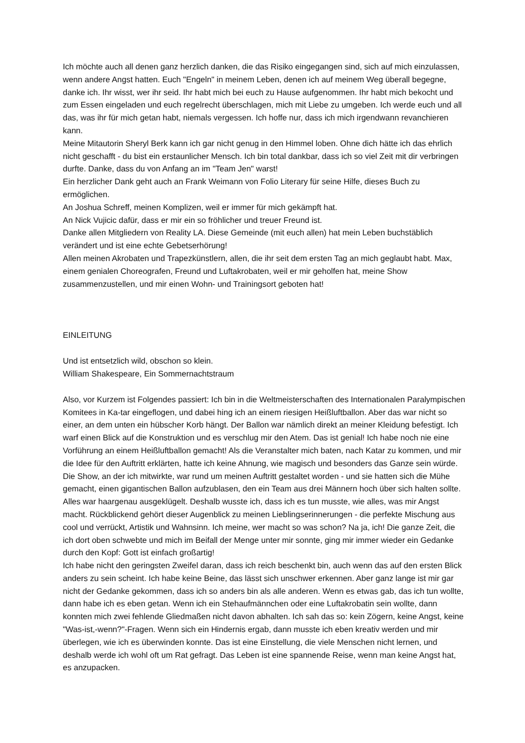Ich möchte auch all denen ganz herzlich danken, die das Risiko eingegangen sind, sich auf mich einzulassen, wenn andere Angst hatten. Euch "Engeln" in meinem Leben, denen ich auf meinem Weg überall begegne, danke ich. Ihr wisst, wer ihr seid. Ihr habt mich bei euch zu Hause aufgenommen. Ihr habt mich bekocht und zum Essen eingeladen und euch regelrecht überschlagen, mich mit Liebe zu umgeben. Ich werde euch und all das, was ihr für mich getan habt, niemals vergessen. Ich hoffe nur, dass ich mich irgendwann revanchieren kann.
Meine Mitautorin Sheryl Berk kann ich gar nicht genug in den Himmel loben. Ohne dich hätte ich das ehrlich nicht geschafft - du bist ein erstaunlicher Mensch. Ich bin total dankbar, dass ich so viel Zeit mit dir verbringen durfte. Danke, dass du von Anfang an im "Team Jen" warst!
Ein herzlicher Dank geht auch an Frank Weimann von Folio Literary für seine Hilfe, dieses Buch zu ermöglichen.
An Joshua Schreff, meinen Komplizen, weil er immer für mich gekämpft hat.
An Nick Vujicic dafür, dass er mir ein so fröhlicher und treuer Freund ist.
Danke allen Mitgliedern von Reality LA. Diese Gemeinde (mit euch allen) hat mein Leben buchstäblich verändert und ist eine echte Gebetserhörung!
Allen meinen Akrobaten und Trapezkünstlern, allen, die ihr seit dem ersten Tag an mich geglaubt habt. Max, einem genialen Choreografen, Freund und Luftakrobaten, weil er mir geholfen hat, meine Show zusammenzustellen, und mir einen Wohn- und Trainingsort geboten hat!
EINLEITUNG
Und ist entsetzlich wild, obschon so klein.
William Shakespeare, Ein Sommernachtstraum
Also, vor Kurzem ist Folgendes passiert: Ich bin in die Weltmeisterschaften des Internationalen Paralympischen Komitees in Ka-tar eingeflogen, und dabei hing ich an einem riesigen Heißluftballon. Aber das war nicht so einer, an dem unten ein hübscher Korb hängt. Der Ballon war nämlich direkt an meiner Kleidung befestigt. Ich warf einen Blick auf die Konstruktion und es verschlug mir den Atem. Das ist genial! Ich habe noch nie eine Vorführung an einem Heißluftballon gemacht! Als die Veranstalter mich baten, nach Katar zu kommen, und mir die Idee für den Auftritt erklärten, hatte ich keine Ahnung, wie magisch und besonders das Ganze sein würde. Die Show, an der ich mitwirkte, war rund um meinen Auftritt gestaltet worden - und sie hatten sich die Mühe gemacht, einen gigantischen Ballon aufzublasen, den ein Team aus drei Männern hoch über sich halten sollte. Alles war haargenau ausgeklügelt. Deshalb wusste ich, dass ich es tun musste, wie alles, was mir Angst macht. Rückblickend gehört dieser Augenblick zu meinen Lieblingserinnerungen - die perfekte Mischung aus cool und verrückt, Artistik und Wahnsinn. Ich meine, wer macht so was schon? Na ja, ich! Die ganze Zeit, die ich dort oben schwebte und mich im Beifall der Menge unter mir sonnte, ging mir immer wieder ein Gedanke durch den Kopf: Gott ist einfach großartig!
Ich habe nicht den geringsten Zweifel daran, dass ich reich beschenkt bin, auch wenn das auf den ersten Blick anders zu sein scheint. Ich habe keine Beine, das lässt sich unschwer erkennen. Aber ganz lange ist mir gar nicht der Gedanke gekommen, dass ich so anders bin als alle anderen. Wenn es etwas gab, das ich tun wollte, dann habe ich es eben getan. Wenn ich ein Stehaufmännchen oder eine Luftakrobatin sein wollte, dann konnten mich zwei fehlende Gliedmaßen nicht davon abhalten. Ich sah das so: kein Zögern, keine Angst, keine "Was-ist,-wenn?"-Fragen. Wenn sich ein Hindernis ergab, dann musste ich eben kreativ werden und mir überlegen, wie ich es überwinden konnte. Das ist eine Einstellung, die viele Menschen nicht lernen, und deshalb werde ich wohl oft um Rat gefragt. Das Leben ist eine spannende Reise, wenn man keine Angst hat, es anzupacken.